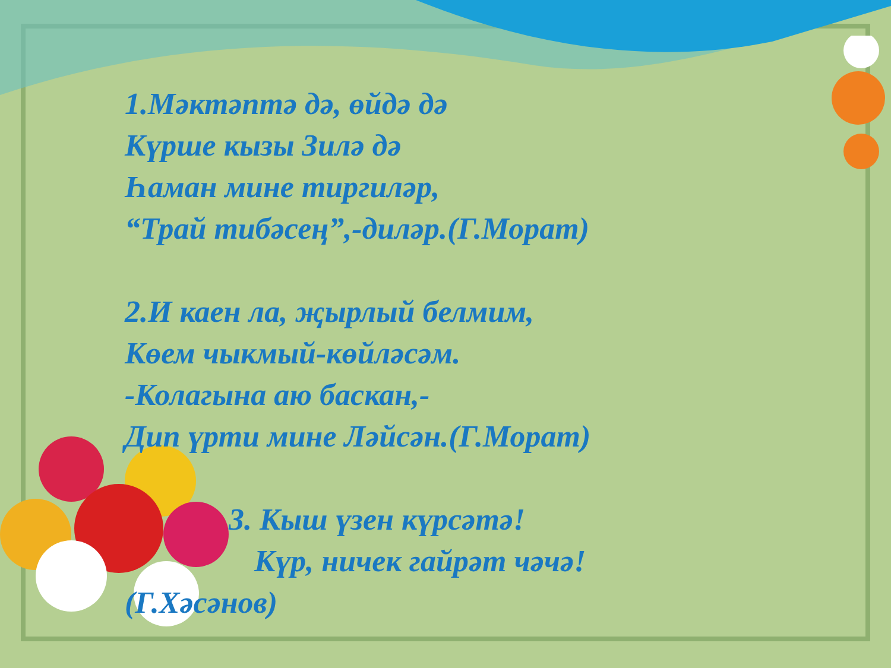1.Мәктәптә дә, өйдә дә
Күрше кызы Зилә дә
Һаман мине тиргиләр,
“Трай тибәсең”,-диләр.(Г.Морат)
2.И каен ла, җырлый белмим,
Көем чыкмый-көйләсәм.
-Колагына аю баскан,-
Дип үрти мине Ләйсән.(Г.Морат)
3. Кыш үзен күрсәтә!
Күр, ничек гайрәт чәчә!
(Г.Хәсәнов)